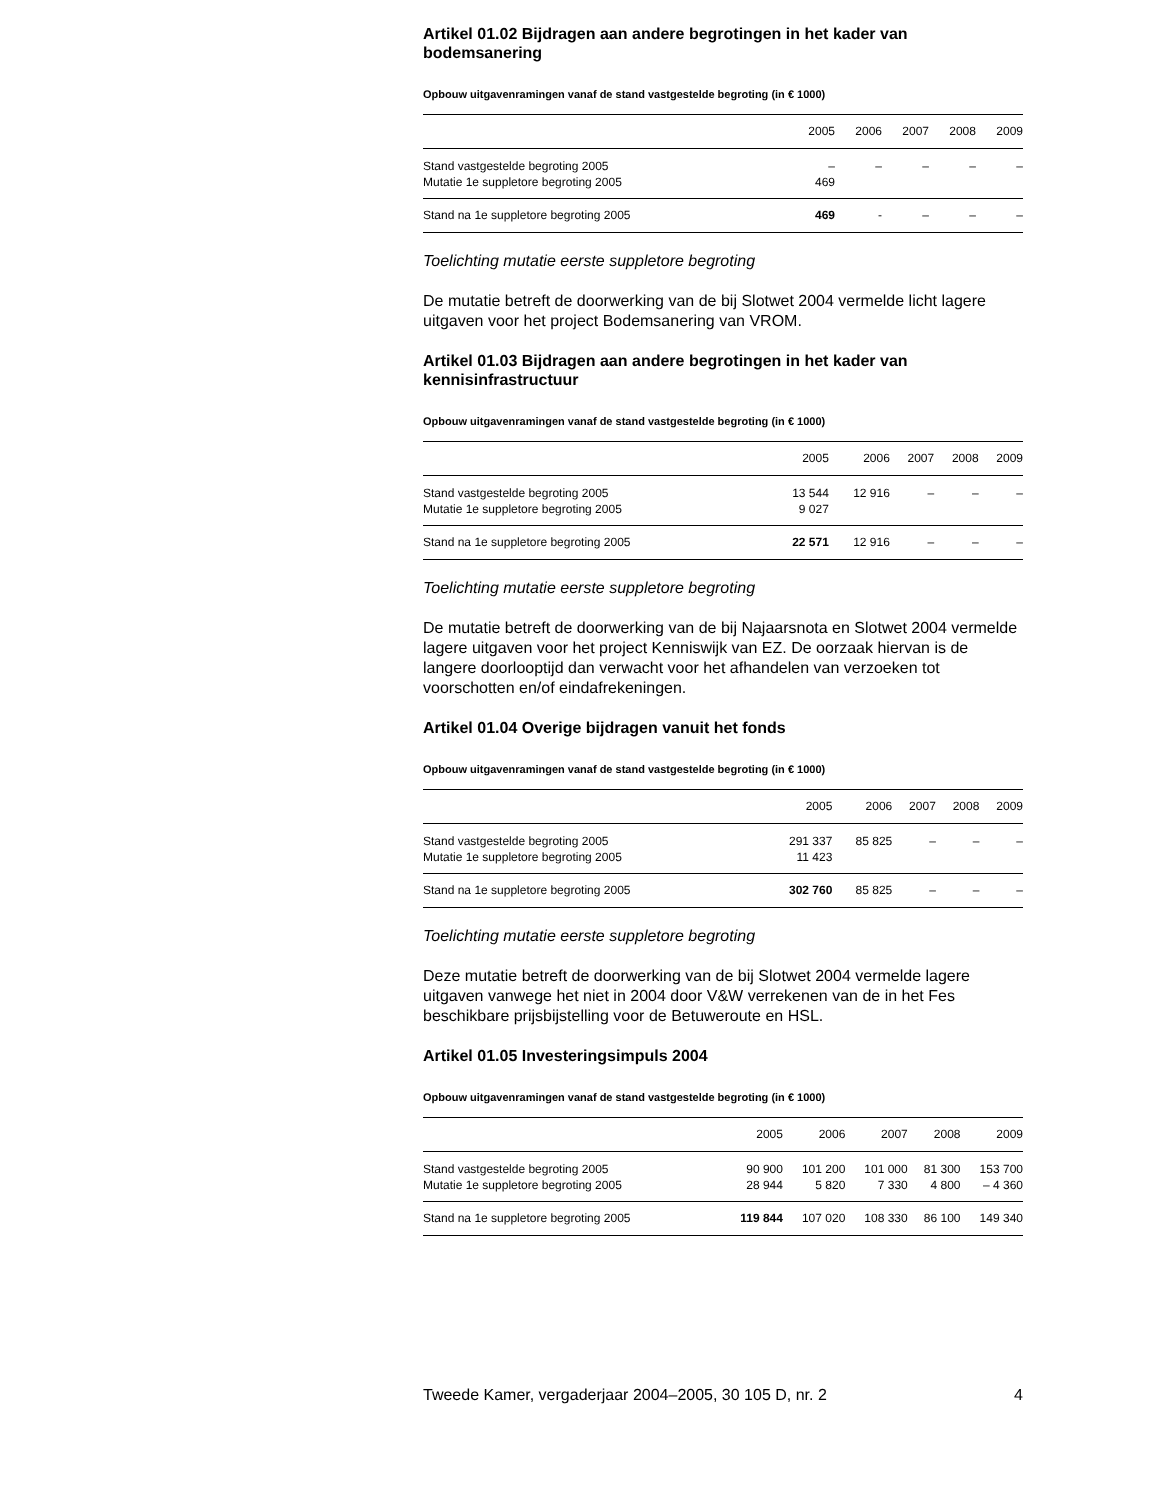Artikel 01.02 Bijdragen aan andere begrotingen in het kader van bodemsanering
Opbouw uitgavenramingen vanaf de stand vastgestelde begroting (in € 1000)
| | 2005 | 2006 | 2007 | 2008 | 2009 |
| --- | --- | --- | --- | --- | --- |
| Stand vastgestelde begroting 2005 | – | – | – | – | – |
| Mutatie 1e suppletore begroting 2005 | 469 | | | | |
| Stand na 1e suppletore begroting 2005 | 469 | - | – | – | – |
Toelichting mutatie eerste suppletore begroting
De mutatie betreft de doorwerking van de bij Slotwet 2004 vermelde licht lagere uitgaven voor het project Bodemsanering van VROM.
Artikel 01.03 Bijdragen aan andere begrotingen in het kader van kennisinfrastructuur
Opbouw uitgavenramingen vanaf de stand vastgestelde begroting (in € 1000)
| | 2005 | 2006 | 2007 | 2008 | 2009 |
| --- | --- | --- | --- | --- | --- |
| Stand vastgestelde begroting 2005 | 13 544 | 12 916 | – | – | – |
| Mutatie 1e suppletore begroting 2005 | 9 027 | | | | |
| Stand na 1e suppletore begroting 2005 | 22 571 | 12 916 | – | – | – |
Toelichting mutatie eerste suppletore begroting
De mutatie betreft de doorwerking van de bij Najaarsnota en Slotwet 2004 vermelde lagere uitgaven voor het project Kenniswijk van EZ. De oorzaak hiervan is de langere doorlooptijd dan verwacht voor het afhandelen van verzoeken tot voorschotten en/of eindafrekeningen.
Artikel 01.04 Overige bijdragen vanuit het fonds
Opbouw uitgavenramingen vanaf de stand vastgestelde begroting (in € 1000)
| | 2005 | 2006 | 2007 | 2008 | 2009 |
| --- | --- | --- | --- | --- | --- |
| Stand vastgestelde begroting 2005 | 291 337 | 85 825 | – | – | – |
| Mutatie 1e suppletore begroting 2005 | 11 423 | | | | |
| Stand na 1e suppletore begroting 2005 | 302 760 | 85 825 | – | – | – |
Toelichting mutatie eerste suppletore begroting
Deze mutatie betreft de doorwerking van de bij Slotwet 2004 vermelde lagere uitgaven vanwege het niet in 2004 door V&W verrekenen van de in het Fes beschikbare prijsbijstelling voor de Betuweroute en HSL.
Artikel 01.05 Investeringsimpuls 2004
Opbouw uitgavenramingen vanaf de stand vastgestelde begroting (in € 1000)
| | 2005 | 2006 | 2007 | 2008 | 2009 |
| --- | --- | --- | --- | --- | --- |
| Stand vastgestelde begroting 2005 | 90 900 | 101 200 | 101 000 | 81 300 | 153 700 |
| Mutatie 1e suppletore begroting 2005 | 28 944 | 5 820 | 7 330 | 4 800 | – 4 360 |
| Stand na 1e suppletore begroting 2005 | 119 844 | 107 020 | 108 330 | 86 100 | 149 340 |
Tweede Kamer, vergaderjaar 2004–2005, 30 105 D, nr. 2 4